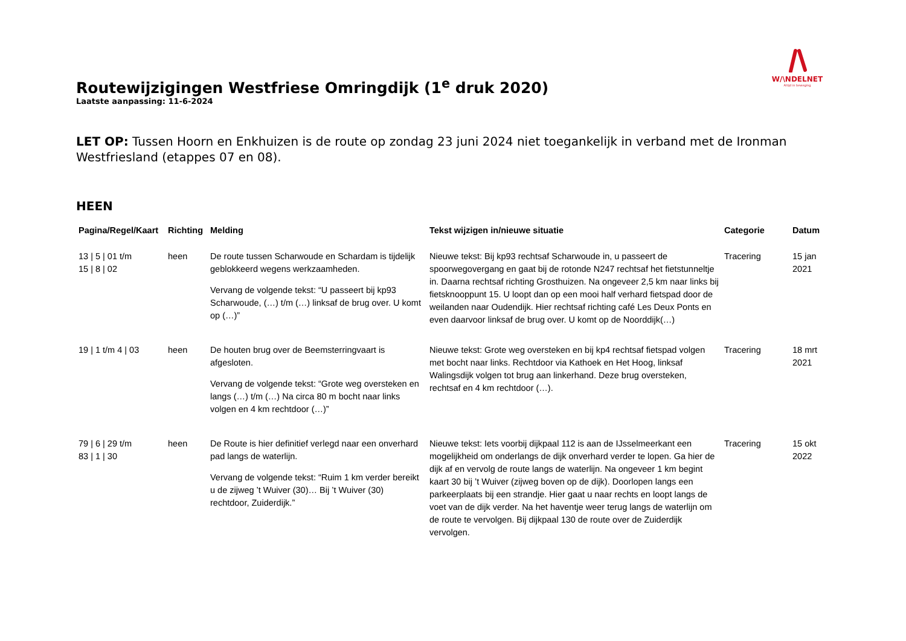W/\NDELNET
Altijd in beweging
Routewijzigingen Westfriese Omringdijk (1<sup>e</sup> druk 2020)
Laatste aanpassing: 11-6-2024
LET OP: Tussen Hoorn en Enkhuizen is de route op zondag 23 juni 2024 niet toegankelijk in verband met de Ironman Westfriesland (etappes 07 en 08).
HEEN
| Pagina/Regel/Kaart | Richting | Melding | Tekst wijzigen in/nieuwe situatie | Categorie | Datum |
| --- | --- | --- | --- | --- | --- |
| 13 / 5 / 01 t/m 15 / 8 / 02 | heen | De route tussen Scharwoude en Schardam is tijdelijk geblokkeerd wegens werkzaamheden. Vervang de volgende tekst: “U passeert bij kp93 Scharwoude, (…) t/m (…) linksaf de brug over. U komt op (…)” | Nieuwe tekst: Bij kp93 rechtsaf Scharwoude in, u passeert de spoorwegovergang en gaat bij de rotonde N247 rechtsaf het fietstunneltje in. Daarna rechtsaf richting Grosthuizen. Na ongeveer 2,5 km naar links bij fietsknooppunt 15. U loopt dan op een mooi half verhard fietspad door de weilanden naar Oudendijk. Hier rechtsaf richting café Les Deux Ponts en even daarvoor linksaf de brug over. U komt op de Noorddijk(…) | Tracering | 15 jan 2021 |
| 19 / 1 t/m 4 / 03 | heen | De houten brug over de Beemsterringvaart is afgesloten. Vervang de volgende tekst: “Grote weg oversteken en langs (…) t/m (…) Na circa 80 m bocht naar links volgen en 4 km rechtdoor (…)” | Nieuwe tekst: Grote weg oversteken en bij kp4 rechtsaf fietspad volgen met bocht naar links. Rechtdoor via Kathoek en Het Hoog, linksaf Walingsdijk volgen tot brug aan linkerhand. Deze brug oversteken, rechtsaf en 4 km rechtdoor (…). | Tracering | 18 mrt 2021 |
| 79 / 6 / 29 t/m 83 / 1 / 30 | heen | De Route is hier definitief verlegd naar een onverhard pad langs de waterlijn. Vervang de volgende tekst: “Ruim 1 km verder bereikt u de zijweg ’t Wuiver (30)… Bij ’t Wuiver (30) rechtdoor, Zuiderdijk.” | Nieuwe tekst: Iets voorbij dijkpaal 112 is aan de IJsselmeerkant een mogelijkheid om onderlangs de dijk onverhard verder te lopen. Ga hier de dijk af en vervolg de route langs de waterlijn. Na ongeveer 1 km begint kaart 30 bij ’t Wuiver (zijweg boven op de dijk). Doorlopen langs een parkeerplaats bij een strandje. Hier gaat u naar rechts en loopt langs de voet van de dijk verder. Na het haventje weer terug langs de waterlijn om de route te vervolgen. Bij dijkpaal 130 de route over de Zuiderdijk vervolgen. | Tracering | 15 okt 2022 |